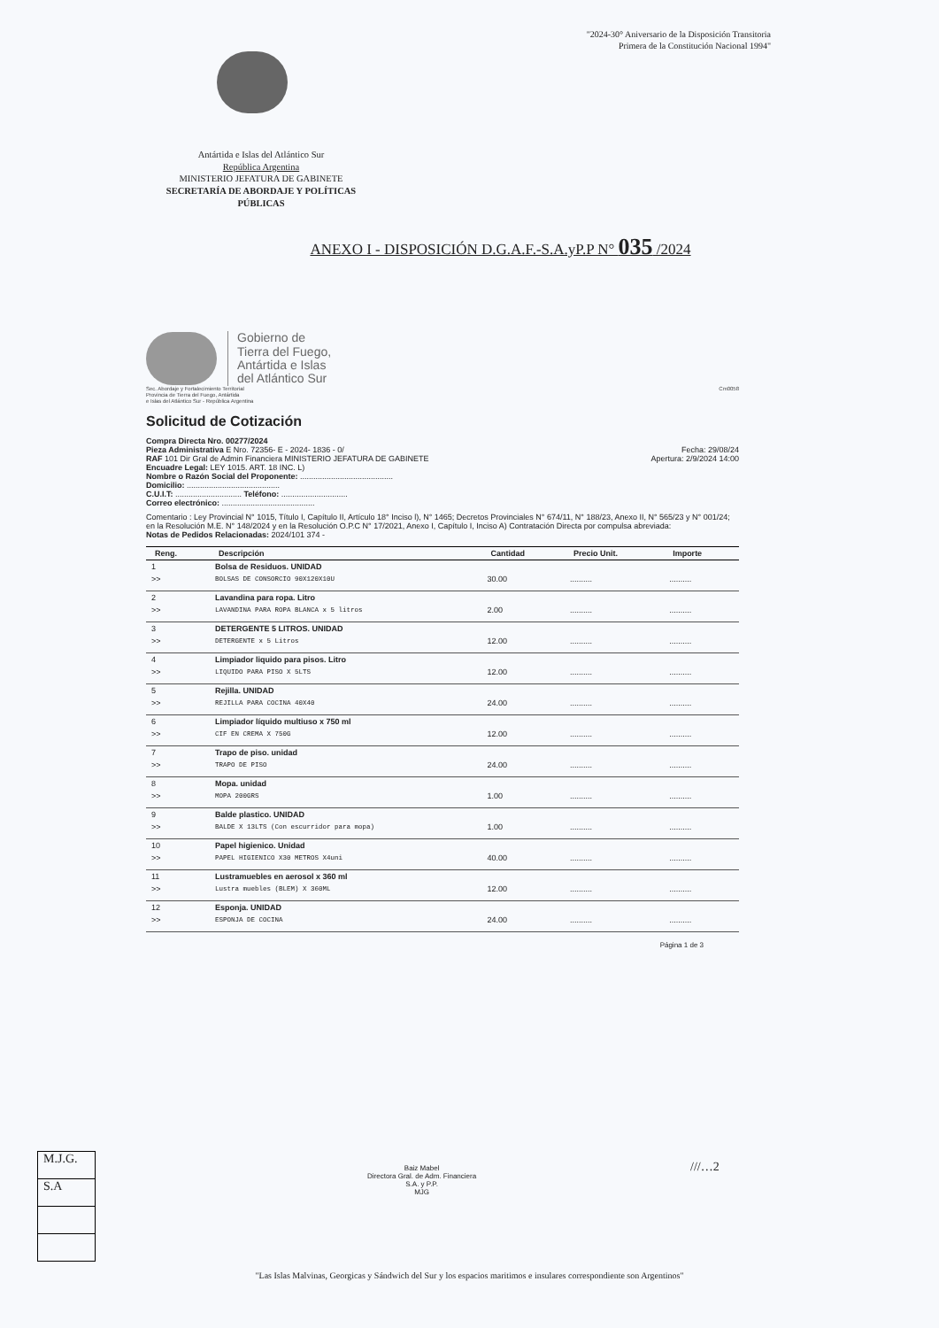"2024-30° Aniversario de la Disposición Transitoria
Primera de la Constitución Nacional 1994"
Antártida e Islas del Atlántico Sur
República Argentina
MINISTERIO JEFATURA DE GABINETE
SECRETARÍA DE ABORDAJE Y POLÍTICAS PÚBLICAS
ANEXO I - DISPOSICIÓN D.G.A.F.-S.A.yP.P N° 035 /2024
Gobierno de
Tierra del Fuego,
Antártida e Islas
del Atlántico Sur
Sec. Abordaje y Fortalecimiento Territorial
Provincia de Tierra del Fuego, Antártida
e Islas del Atlántico Sur - República Argentina
Cm0058
Solicitud de Cotización
Compra Directa Nro. 00277/2024
Pieza Administrativa E Nro. 72356- E - 2024- 1836 - 0/ Fecha: 29/08/24
RAF 101 Dir Gral de Admin Financiera MINISTERIO JEFATURA DE GABINETE Apertura: 2/9/2024 14:00
Encuadre Legal: LEY 1015. ART. 18 INC. L)
Nombre o Razón Social del Proponente: ..........................................
Domicilio: ..........................................
C.U.I.T: .............................. Teléfono: ..............................
Correo electrónico: ..........................................
Comentario : Ley Provincial N° 1015, Título I, Capítulo II, Artículo 18° Inciso l), N° 1465; Decretos Provinciales N° 674/11, N° 188/23, Anexo II, N° 565/23 y N° 001/24; en la Resolución M.E. N° 148/2024 y en la Resolución O.P.C N° 17/2021, Anexo I, Capítulo I, Inciso A) Contratación Directa por compulsa abreviada:
Notas de Pedidos Relacionadas: 2024/101 374 -
| Reng. | Descripción | Cantidad | Precio Unit. | Importe |
| --- | --- | --- | --- | --- |
| 1 | Bolsa de Residuos. UNIDAD | | | |
| >> | BOLSAS DE CONSORCIO 90X120X10U | 30.00 | .......... | .......... |
| 2 | Lavandina para ropa. Litro | | | |
| >> | LAVANDINA PARA ROPA BLANCA x 5 litros | 2.00 | .......... | .......... |
| 3 | DETERGENTE 5 LITROS. UNIDAD | | | |
| >> | DETERGENTE x 5 Litros | 12.00 | .......... | .......... |
| 4 | Limpiador liquido para pisos. Litro | | | |
| >> | LIQUIDO PARA PISO X 5LTS | 12.00 | .......... | .......... |
| 5 | Rejilla. UNIDAD | | | |
| >> | REJILLA PARA COCINA 40X40 | 24.00 | .......... | .......... |
| 6 | Limpiador líquido multiuso x 750 ml | | | |
| >> | CIF EN CREMA X 750G | 12.00 | .......... | .......... |
| 7 | Trapo de piso. unidad | | | |
| >> | TRAPO DE PISO | 24.00 | .......... | .......... |
| 8 | Mopa. unidad | | | |
| >> | MOPA 200GRS | 1.00 | .......... | .......... |
| 9 | Balde plastico. UNIDAD | | | |
| >> | BALDE X 13LTS (Con escurridor para mopa) | 1.00 | .......... | .......... |
| 10 | Papel higienico. Unidad | | | |
| >> | PAPEL HIGIENICO X30 METROS X4uni | 40.00 | .......... | .......... |
| 11 | Lustramuebles en aerosol x 360 ml | | | |
| >> | Lustra muebles (BLEM) X 360ML | 12.00 | .......... | .......... |
| 12 | Esponja. UNIDAD | | | |
| >> | ESPONJA DE COCINA | 24.00 | .......... | .......... |
Página 1 de 3
M.J.G.
S.A
Baiz Mabel
Directora Gral. de Adm. Financiera
S.A. y P.P.
MJG
///…2
"Las Islas Malvinas, Georgicas y Sándwich del Sur y los espacios maritimos e insulares correspondiente son Argentinos"